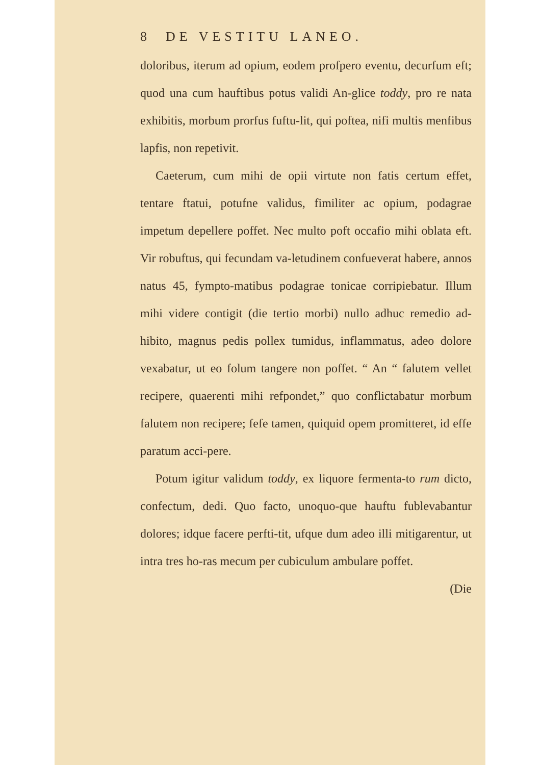8 DE VESTITU LANEO.
doloribus, iterum ad opium, eodem profpero eventu, decurfum eft; quod una cum hauftibus potus validi An-glice toddy, pro re nata exhibitis, morbum prorfus fuftu-lit, qui poftea, nifi multis menfibus lapfis, non repetivit.
Caeterum, cum mihi de opii virtute non fatis certum effet, tentare ftatui, potufne validus, fimiliter ac opium, podagrae impetum depellere poffet. Nec multo poft occafio mihi oblata eft. Vir robuftus, qui fecundam va-letudinem confueverat habere, annos natus 45, fympto-matibus podagrae tonicae corripiebatur. Illum mihi videre contigit (die tertio morbi) nullo adhuc remedio ad-hibito, magnus pedis pollex tumidus, inflammatus, adeo dolore vexabatur, ut eo folum tangere non poffet. “ An “ falutem vellet recipere, quaerenti mihi refpondet,” quo conflictabatur morbum falutem non recipere; fefe tamen, quiquid opem promitteret, id effe paratum acci-pere.
Potum igitur validum toddy, ex liquore fermenta-to rum dicto, confectum, dedi. Quo facto, unoquo-que hauftu fublevabantur dolores; idque facere perfti-tit, ufque dum adeo illi mitigarentur, ut intra tres ho-ras mecum per cubiculum ambulare poffet.
(Die